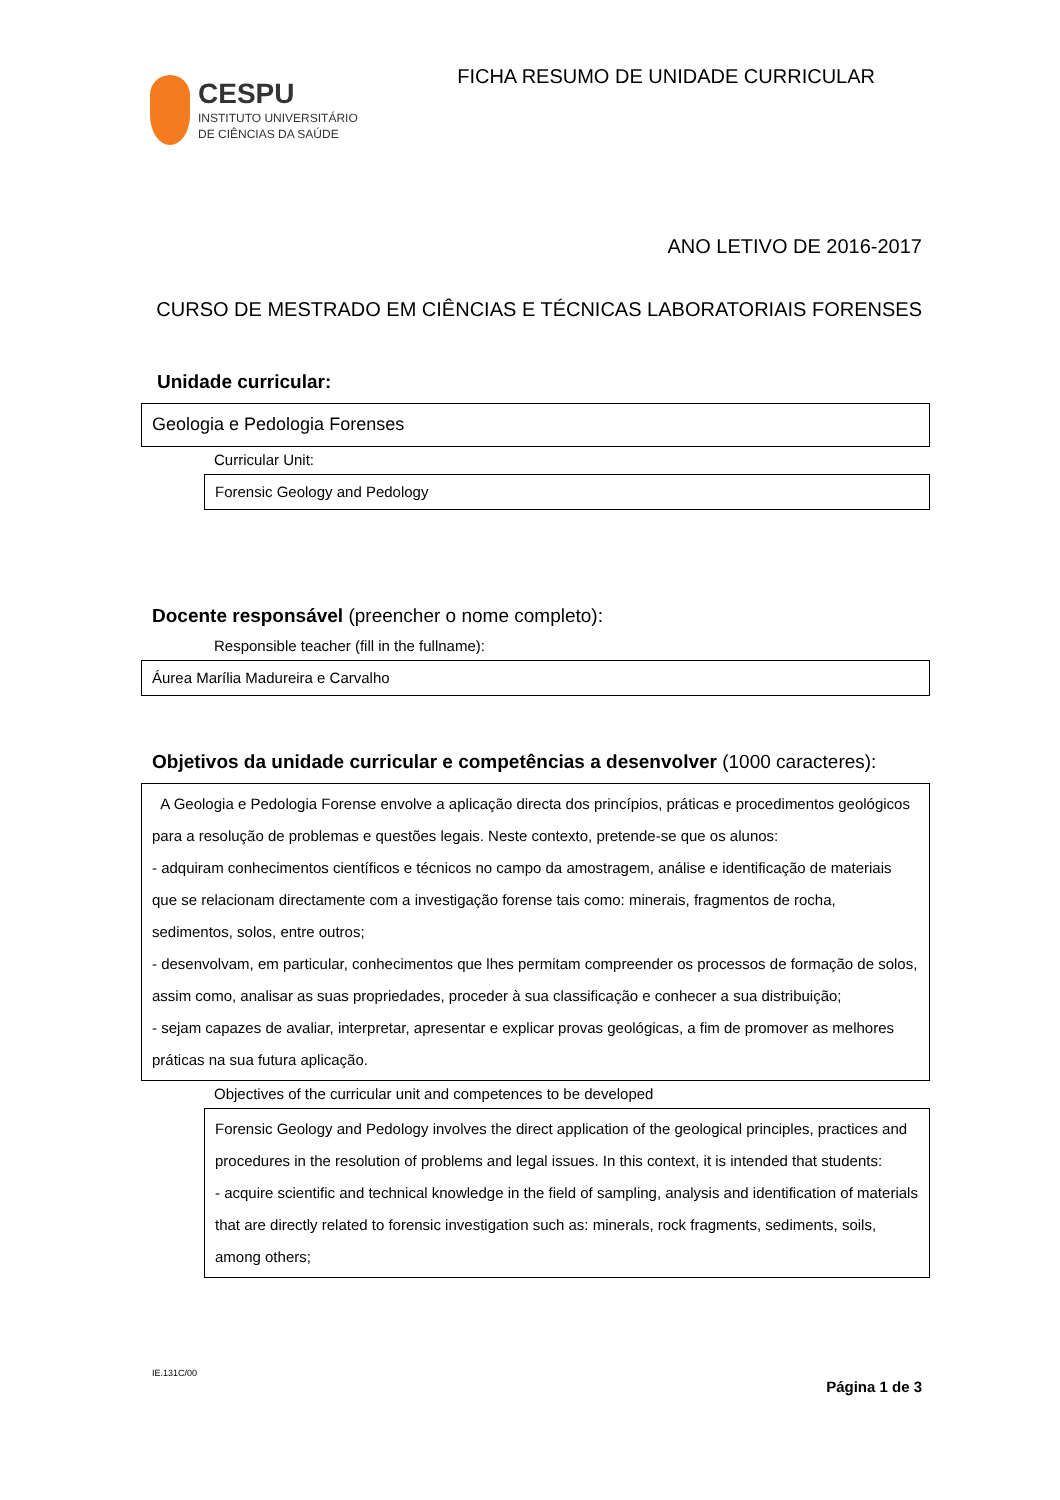CESPU
INSTITUTO UNIVERSITÁRIO
DE CIÊNCIAS DA SAÚDE
FICHA RESUMO DE UNIDADE CURRICULAR
ANO LETIVO DE 2016-2017
CURSO DE MESTRADO EM CIÊNCIAS E TÉCNICAS LABORATORIAIS FORENSES
Unidade curricular:
Geologia e Pedologia Forenses
Curricular Unit:
Forensic Geology and Pedology
Docente responsável (preencher o nome completo):
Responsible teacher (fill in the fullname):
Áurea Marília Madureira e Carvalho
Objetivos da unidade curricular e competências a desenvolver (1000 caracteres):
A Geologia e Pedologia Forense envolve a aplicação directa dos princípios, práticas e procedimentos geológicos para a resolução de problemas e questões legais. Neste contexto, pretende-se que os alunos:
- adquiram conhecimentos científicos e técnicos no campo da amostragem, análise e identificação de materiais que se relacionam directamente com a investigação forense tais como: minerais, fragmentos de rocha, sedimentos, solos, entre outros;
- desenvolvam, em particular, conhecimentos que lhes permitam compreender os processos de formação de solos, assim como, analisar as suas propriedades, proceder à sua classificação e conhecer a sua distribuição;
- sejam capazes de avaliar, interpretar, apresentar e explicar provas geológicas, a fim de promover as melhores práticas na sua futura aplicação.
Objectives of the curricular unit and competences to be developed
Forensic Geology and Pedology involves the direct application of the geological principles, practices and procedures in the resolution of problems and legal issues. In this context, it is intended that students:
- acquire scientific and technical knowledge in the field of sampling, analysis and identification of materials that are directly related to forensic investigation such as: minerals, rock fragments, sediments, soils, among others;
IE.131C/00
Página 1 de 3